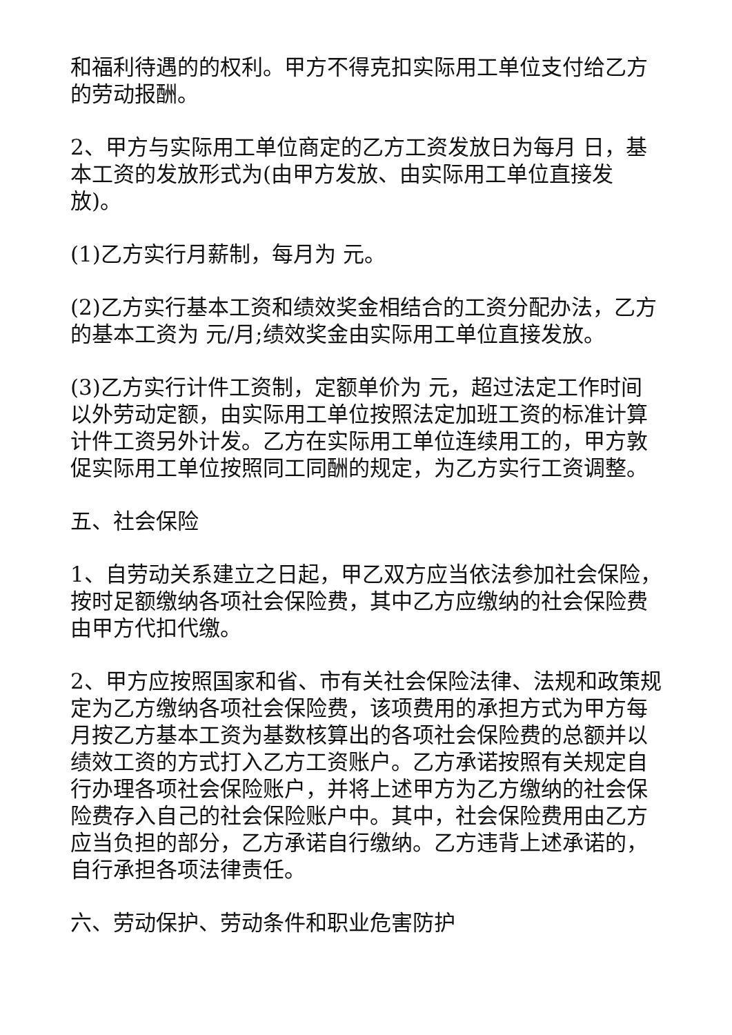和福利待遇的的权利。甲方不得克扣实际用工单位支付给乙方的劳动报酬。
2、甲方与实际用工单位商定的乙方工资发放日为每月 日，基本工资的发放形式为(由甲方发放、由实际用工单位直接发放)。
(1)乙方实行月薪制，每月为 元。
(2)乙方实行基本工资和绩效奖金相结合的工资分配办法，乙方的基本工资为 元/月;绩效奖金由实际用工单位直接发放。
(3)乙方实行计件工资制，定额单价为 元，超过法定工作时间以外劳动定额，由实际用工单位按照法定加班工资的标准计算计件工资另外计发。乙方在实际用工单位连续用工的，甲方敦促实际用工单位按照同工同酬的规定，为乙方实行工资调整。
五、社会保险
1、自劳动关系建立之日起，甲乙双方应当依法参加社会保险，按时足额缴纳各项社会保险费，其中乙方应缴纳的社会保险费由甲方代扣代缴。
2、甲方应按照国家和省、市有关社会保险法律、法规和政策规定为乙方缴纳各项社会保险费，该项费用的承担方式为甲方每月按乙方基本工资为基数核算出的各项社会保险费的总额并以绩效工资的方式打入乙方工资账户。乙方承诺按照有关规定自行办理各项社会保险账户，并将上述甲方为乙方缴纳的社会保险费存入自己的社会保险账户中。其中，社会保险费用由乙方应当负担的部分，乙方承诺自行缴纳。乙方违背上述承诺的，自行承担各项法律责任。
六、劳动保护、劳动条件和职业危害防护